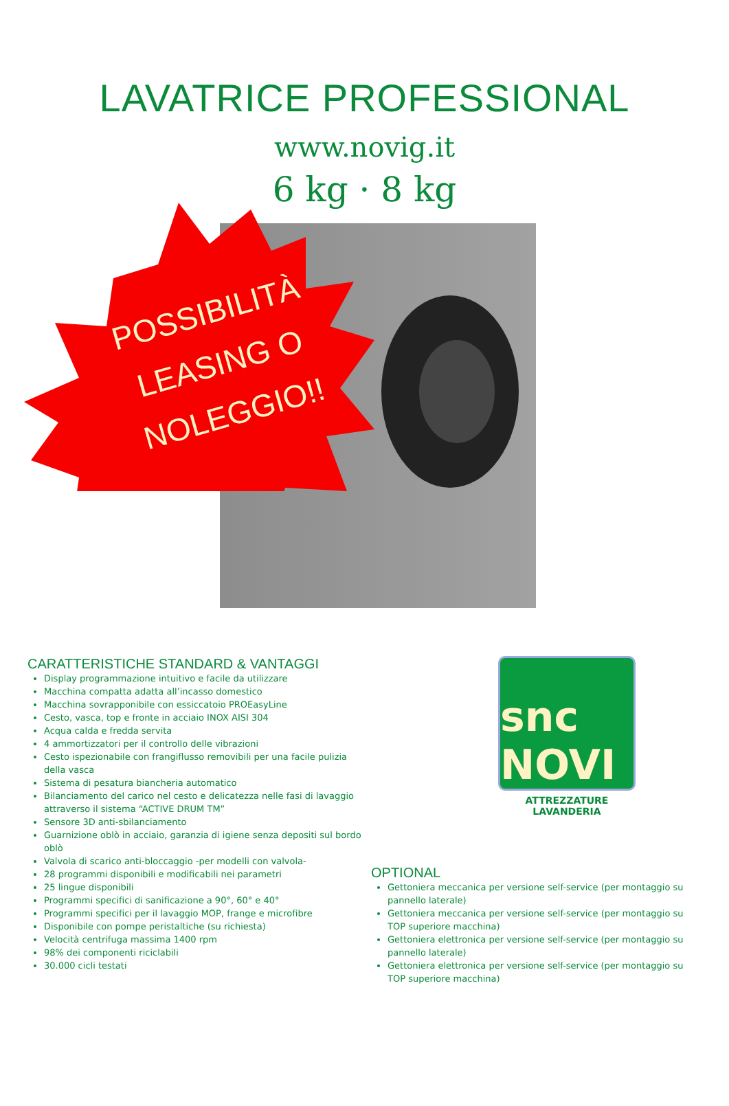LAVATRICE PROFESSIONAL
www.novig.it
6 kg · 8 kg
POSSIBILITÀ LEASING O NOLEGGIO!!
CARATTERISTICHE STANDARD & VANTAGGI
Display programmazione intuitivo e facile da utilizzare
Macchina compatta adatta all’incasso domestico
Macchina sovrapponibile con essiccatoio PROEasyLine
Cesto, vasca, top e fronte in acciaio INOX AISI 304
Acqua calda e fredda servita
4 ammortizzatori per il controllo delle vibrazioni
Cesto ispezionabile con frangiflusso removibili per una facile pulizia della vasca
Sistema di pesatura biancheria automatico
Bilanciamento del carico nel cesto e delicatezza nelle fasi di lavaggio attraverso il sistema “ACTIVE DRUM TM”
Sensore 3D anti-sbilanciamento
Guarnizione oblò in acciaio, garanzia di igiene senza depositi sul bordo oblò
Valvola di scarico anti-bloccaggio -per modelli con valvola-
28 programmi disponibili e modificabili nei parametri
25 lingue disponibili
Programmi specifici di sanificazione a 90°, 60° e 40°
Programmi specifici per il lavaggio MOP, frange e microfibre
Disponibile con pompe peristaltiche (su richiesta)
Velocità centrifuga massima 1400 rpm
98% dei componenti riciclabili
30.000 cicli testati
snc NOVI
ATTREZZATURE LAVANDERIA
OPTIONAL
Gettoniera meccanica per versione self-service (per montaggio su pannello laterale)
Gettoniera meccanica per versione self-service (per montaggio su TOP superiore macchina)
Gettoniera elettronica per versione self-service (per montaggio su pannello laterale)
Gettoniera elettronica per versione self-service (per montaggio su TOP superiore macchina)